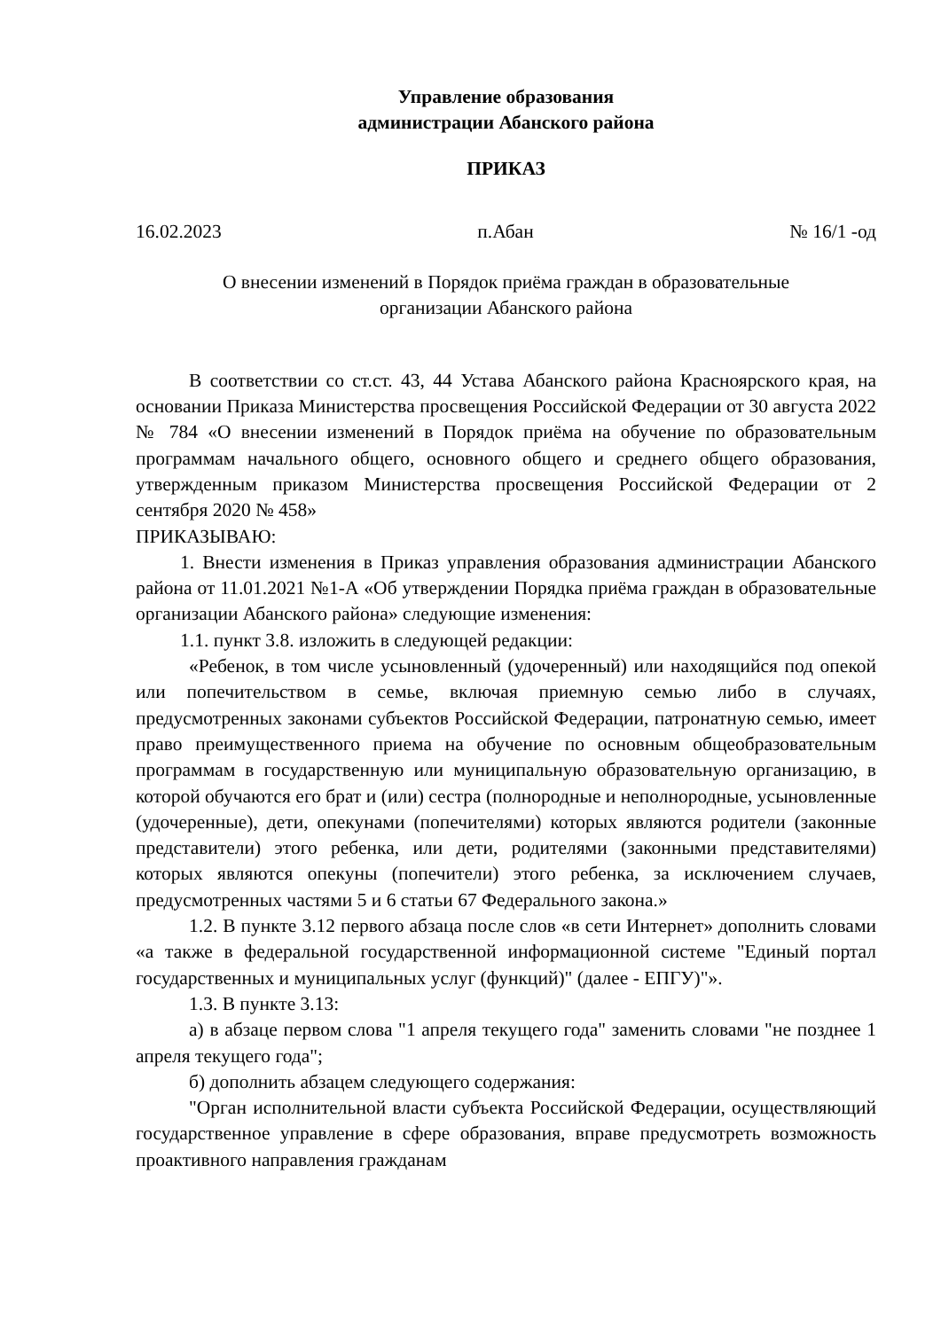Управление образования
администрации Абанского района
ПРИКАЗ
16.02.2023 п.Абан № 16/1 -од
О внесении изменений в Порядок приёма граждан в образовательные
организации Абанского района
В соответствии со ст.ст. 43, 44 Устава Абанского района Красноярского края, на основании Приказа Министерства просвещения Российской Федерации от 30 августа 2022 № 784 «О внесении изменений в Порядок приёма на обучение по образовательным программам начального общего, основного общего и среднего общего образования, утвержденным приказом Министерства просвещения Российской Федерации от 2 сентября 2020 № 458»
ПРИКАЗЫВАЮ:
1. Внести изменения в Приказ управления образования администрации Абанского района от 11.01.2021 №1-А «Об утверждении Порядка приёма граждан в образовательные организации Абанского района» следующие изменения:
1.1. пункт 3.8. изложить в следующей редакции:
«Ребенок, в том числе усыновленный (удочеренный) или находящийся под опекой или попечительством в семье, включая приемную семью либо в случаях, предусмотренных законами субъектов Российской Федерации, патронатную семью, имеет право преимущественного приема на обучение по основным общеобразовательным программам в государственную или муниципальную образовательную организацию, в которой обучаются его брат и (или) сестра (полнородные и неполнородные, усыновленные (удочеренные), дети, опекунами (попечителями) которых являются родители (законные представители) этого ребенка, или дети, родителями (законными представителями) которых являются опекуны (попечители) этого ребенка, за исключением случаев, предусмотренных частями 5 и 6 статьи 67 Федерального закона.»
1.2. В пункте 3.12 первого абзаца после слов «в сети Интернет» дополнить словами «а также в федеральной государственной информационной системе "Единый портал государственных и муниципальных услуг (функций)" (далее - ЕПГУ)"».
1.3. В пункте 3.13:
а) в абзаце первом слова "1 апреля текущего года" заменить словами "не позднее 1 апреля текущего года";
б) дополнить абзацем следующего содержания:
"Орган исполнительной власти субъекта Российской Федерации, осуществляющий государственное управление в сфере образования, вправе предусмотреть возможность проактивного направления гражданам